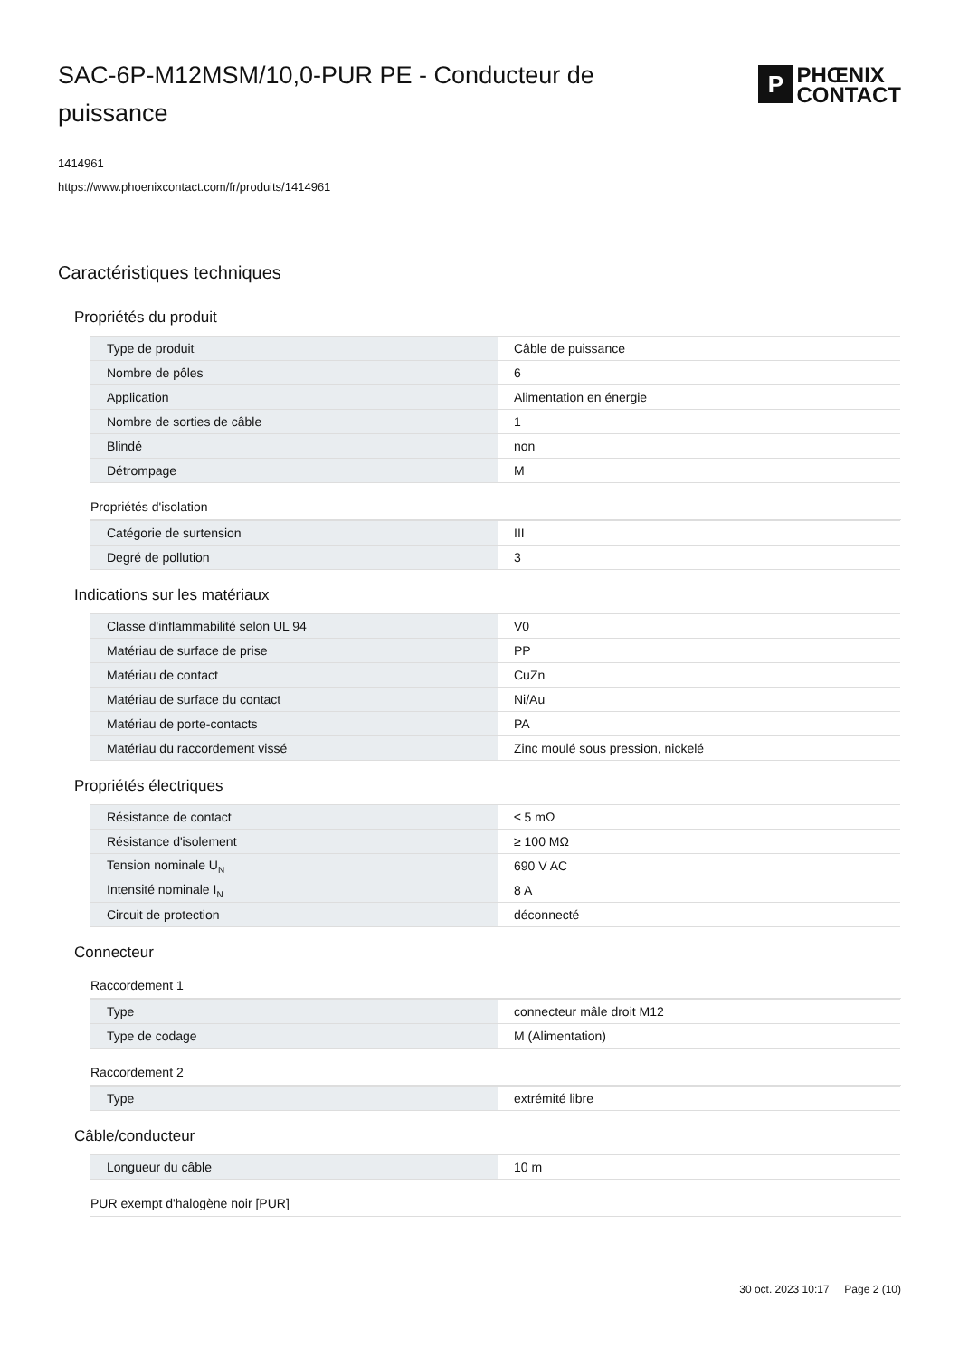SAC-6P-M12MSM/10,0-PUR PE - Conducteur de puissance
P
PHŒNIX
CONTACT
1414961
https://www.phoenixcontact.com/fr/produits/1414961
Caractéristiques techniques
Propriétés du produit
| Type de produit | Câble de puissance |
| Nombre de pôles | 6 |
| Application | Alimentation en énergie |
| Nombre de sorties de câble | 1 |
| Blindé | non |
| Détrompage | M |
Propriétés d'isolation
| Catégorie de surtension | III |
| Degré de pollution | 3 |
Indications sur les matériaux
| Classe d'inflammabilité selon UL 94 | V0 |
| Matériau de surface de prise | PP |
| Matériau de contact | CuZn |
| Matériau de surface du contact | Ni/Au |
| Matériau de porte-contacts | PA |
| Matériau du raccordement vissé | Zinc moulé sous pression, nickelé |
Propriétés électriques
| Résistance de contact | ≤ 5 mΩ |
| Résistance d'isolement | ≥ 100 MΩ |
| Tension nominale U<sub>N</sub> | 690 V AC |
| Intensité nominale I<sub>N</sub> | 8 A |
| Circuit de protection | déconnecté |
Connecteur
Raccordement 1
| Type | connecteur mâle droit M12 |
| Type de codage | M (Alimentation) |
Raccordement 2
| Type | extrémité libre |
Câble/conducteur
| Longueur du câble | 10 m |
PUR exempt d'halogène noir [PUR]
30 oct. 2023 10:17 Page 2 (10)